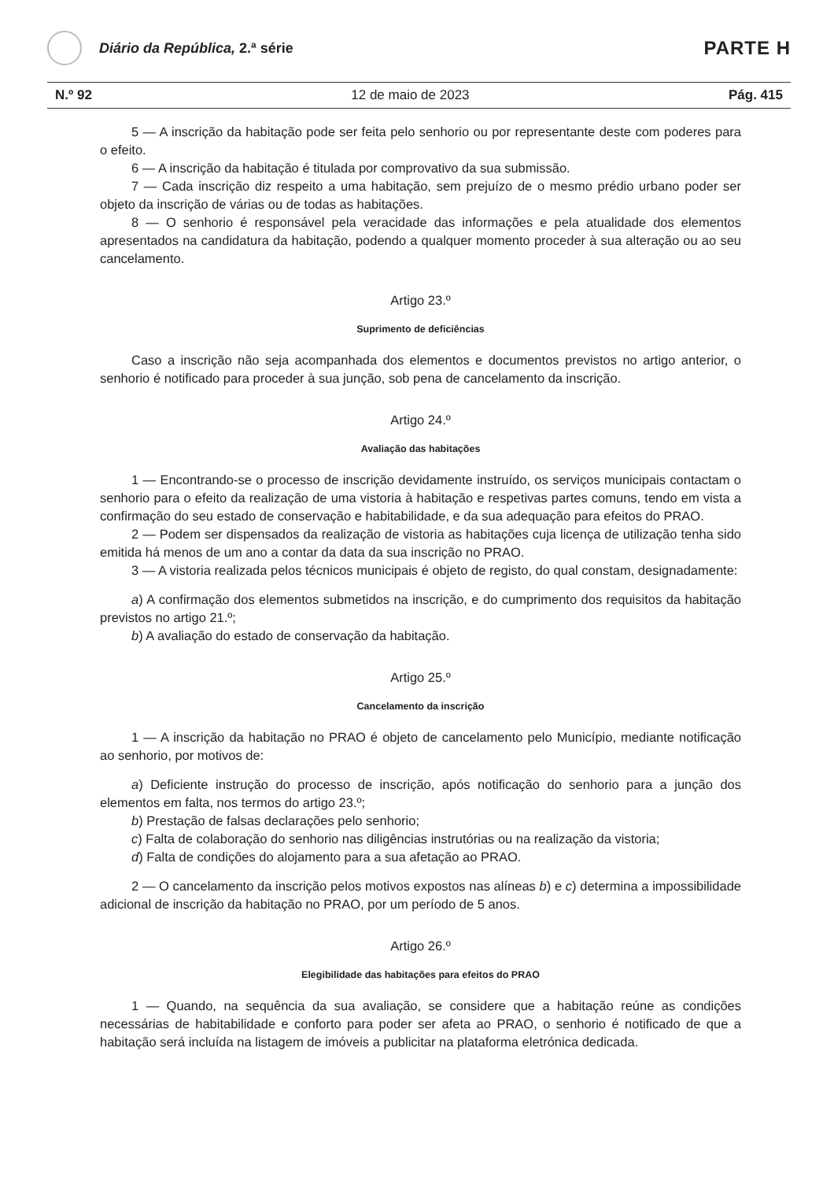Diário da República, 2.ª série
PARTE H
N.º 92 12 de maio de 2023 Pág. 415
5 — A inscrição da habitação pode ser feita pelo senhorio ou por representante deste com poderes para o efeito.
6 — A inscrição da habitação é titulada por comprovativo da sua submissão.
7 — Cada inscrição diz respeito a uma habitação, sem prejuízo de o mesmo prédio urbano poder ser objeto da inscrição de várias ou de todas as habitações.
8 — O senhorio é responsável pela veracidade das informações e pela atualidade dos elementos apresentados na candidatura da habitação, podendo a qualquer momento proceder à sua alteração ou ao seu cancelamento.
Artigo 23.º
Suprimento de deficiências
Caso a inscrição não seja acompanhada dos elementos e documentos previstos no artigo anterior, o senhorio é notificado para proceder à sua junção, sob pena de cancelamento da inscrição.
Artigo 24.º
Avaliação das habitações
1 — Encontrando-se o processo de inscrição devidamente instruído, os serviços municipais contactam o senhorio para o efeito da realização de uma vistoria à habitação e respetivas partes comuns, tendo em vista a confirmação do seu estado de conservação e habitabilidade, e da sua adequação para efeitos do PRAO.
2 — Podem ser dispensados da realização de vistoria as habitações cuja licença de utilização tenha sido emitida há menos de um ano a contar da data da sua inscrição no PRAO.
3 — A vistoria realizada pelos técnicos municipais é objeto de registo, do qual constam, designadamente:
a) A confirmação dos elementos submetidos na inscrição, e do cumprimento dos requisitos da habitação previstos no artigo 21.º;
b) A avaliação do estado de conservação da habitação.
Artigo 25.º
Cancelamento da inscrição
1 — A inscrição da habitação no PRAO é objeto de cancelamento pelo Município, mediante notificação ao senhorio, por motivos de:
a) Deficiente instrução do processo de inscrição, após notificação do senhorio para a junção dos elementos em falta, nos termos do artigo 23.º;
b) Prestação de falsas declarações pelo senhorio;
c) Falta de colaboração do senhorio nas diligências instrutórias ou na realização da vistoria;
d) Falta de condições do alojamento para a sua afetação ao PRAO.
2 — O cancelamento da inscrição pelos motivos expostos nas alíneas b) e c) determina a impossibilidade adicional de inscrição da habitação no PRAO, por um período de 5 anos.
Artigo 26.º
Elegibilidade das habitações para efeitos do PRAO
1 — Quando, na sequência da sua avaliação, se considere que a habitação reúne as condições necessárias de habitabilidade e conforto para poder ser afeta ao PRAO, o senhorio é notificado de que a habitação será incluída na listagem de imóveis a publicitar na plataforma eletrónica dedicada.